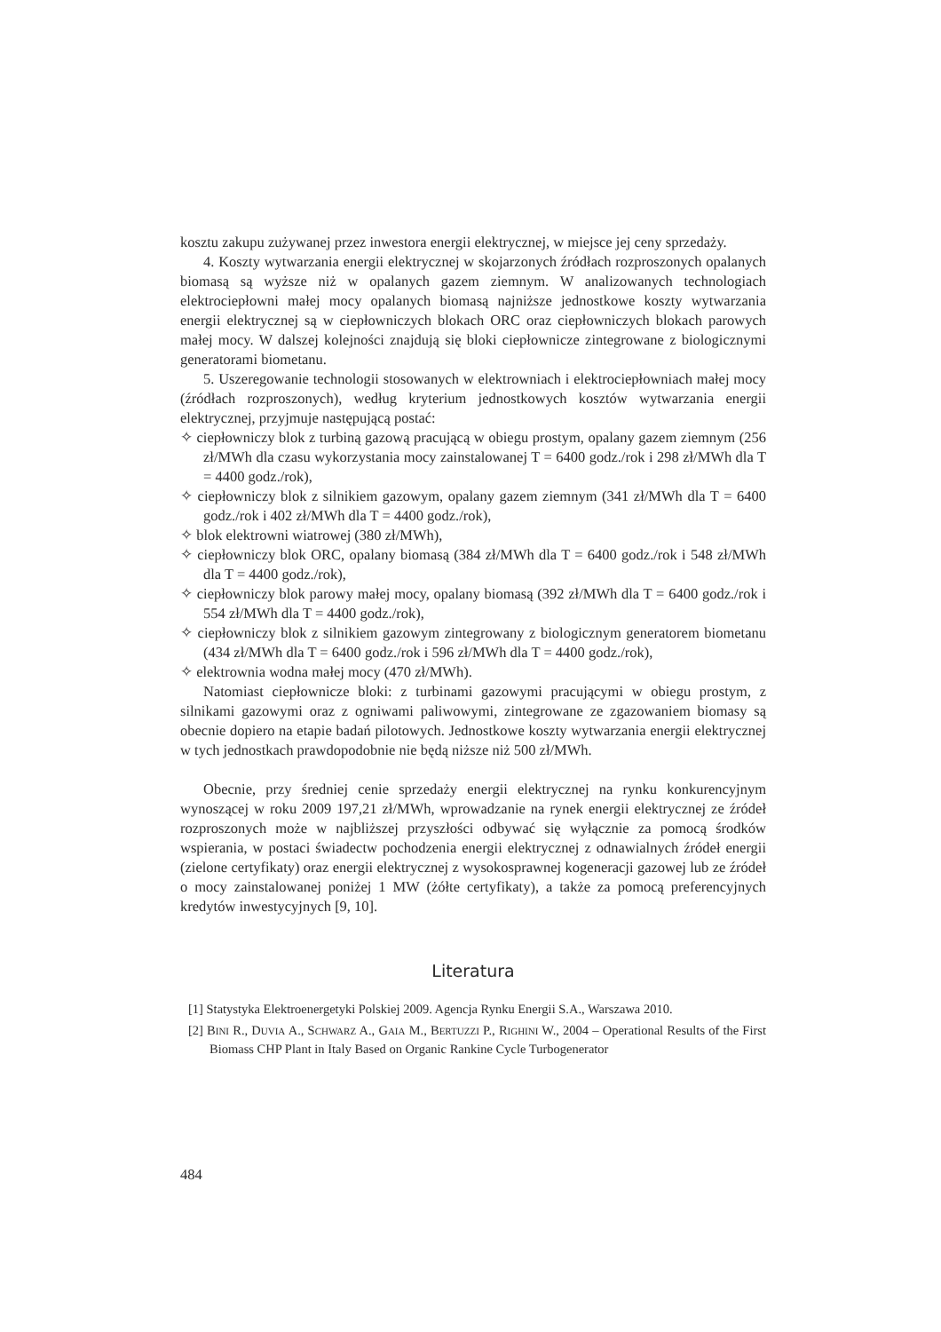kosztu zakupu zużywanej przez inwestora energii elektrycznej, w miejsce jej ceny sprzedaży.
4. Koszty wytwarzania energii elektrycznej w skojarzonych źródłach rozproszonych opalanych biomasą są wyższe niż w opalanych gazem ziemnym. W analizowanych technologiach elektrociepłowni małej mocy opalanych biomasą najniższe jednostkowe koszty wytwarzania energii elektrycznej są w ciepłowniczych blokach ORC oraz ciepłowniczych blokach parowych małej mocy. W dalszej kolejności znajdują się bloki ciepłownicze zintegrowane z biologicznymi generatorami biometanu.
5. Uszeregowanie technologii stosowanych w elektrowniach i elektrociepłowniach małej mocy (źródłach rozproszonych), według kryterium jednostkowych kosztów wytwarzania energii elektrycznej, przyjmuje następującą postać:
✧ ciepłowniczy blok z turbiną gazową pracującą w obiegu prostym, opalany gazem ziemnym (256 zł/MWh dla czasu wykorzystania mocy zainstalowanej T = 6400 godz./rok i 298 zł/MWh dla T = 4400 godz./rok),
✧ ciepłowniczy blok z silnikiem gazowym, opalany gazem ziemnym (341 zł/MWh dla T = 6400 godz./rok i 402 zł/MWh dla T = 4400 godz./rok),
✧ blok elektrowni wiatrowej (380 zł/MWh),
✧ ciepłowniczy blok ORC, opalany biomasą (384 zł/MWh dla T = 6400 godz./rok i 548 zł/MWh dla T = 4400 godz./rok),
✧ ciepłowniczy blok parowy małej mocy, opalany biomasą (392 zł/MWh dla T = 6400 godz./rok i 554 zł/MWh dla T = 4400 godz./rok),
✧ ciepłowniczy blok z silnikiem gazowym zintegrowany z biologicznym generatorem biometanu (434 zł/MWh dla T = 6400 godz./rok i 596 zł/MWh dla T = 4400 godz./rok),
✧ elektrownia wodna małej mocy (470 zł/MWh).
Natomiast ciepłownicze bloki: z turbinami gazowymi pracującymi w obiegu prostym, z silnikami gazowymi oraz z ogniwami paliwowymi, zintegrowane ze zgazowaniem biomasy są obecnie dopiero na etapie badań pilotowych. Jednostkowe koszty wytwarzania energii elektrycznej w tych jednostkach prawdopodobnie nie będą niższe niż 500 zł/MWh.
Obecnie, przy średniej cenie sprzedaży energii elektrycznej na rynku konkurencyjnym wynoszącej w roku 2009 197,21 zł/MWh, wprowadzanie na rynek energii elektrycznej ze źródeł rozproszonych może w najbliższej przyszłości odbywać się wyłącznie za pomocą środków wspierania, w postaci świadectw pochodzenia energii elektrycznej z odnawialnych źródeł energii (zielone certyfikaty) oraz energii elektrycznej z wysokosprawnej kogeneracji gazowej lub ze źródeł o mocy zainstalowanej poniżej 1 MW (żółte certyfikaty), a także za pomocą preferencyjnych kredytów inwestycyjnych [9, 10].
Literatura
[1] Statystyka Elektroenergetyki Polskiej 2009. Agencja Rynku Energii S.A., Warszawa 2010.
[2] BINI R., DUVIA A., SCHWARZ A., GAIA M., BERTUZZI P., RIGHINI W., 2004 – Operational Results of the First Biomass CHP Plant in Italy Based on Organic Rankine Cycle Turbogenerator
484